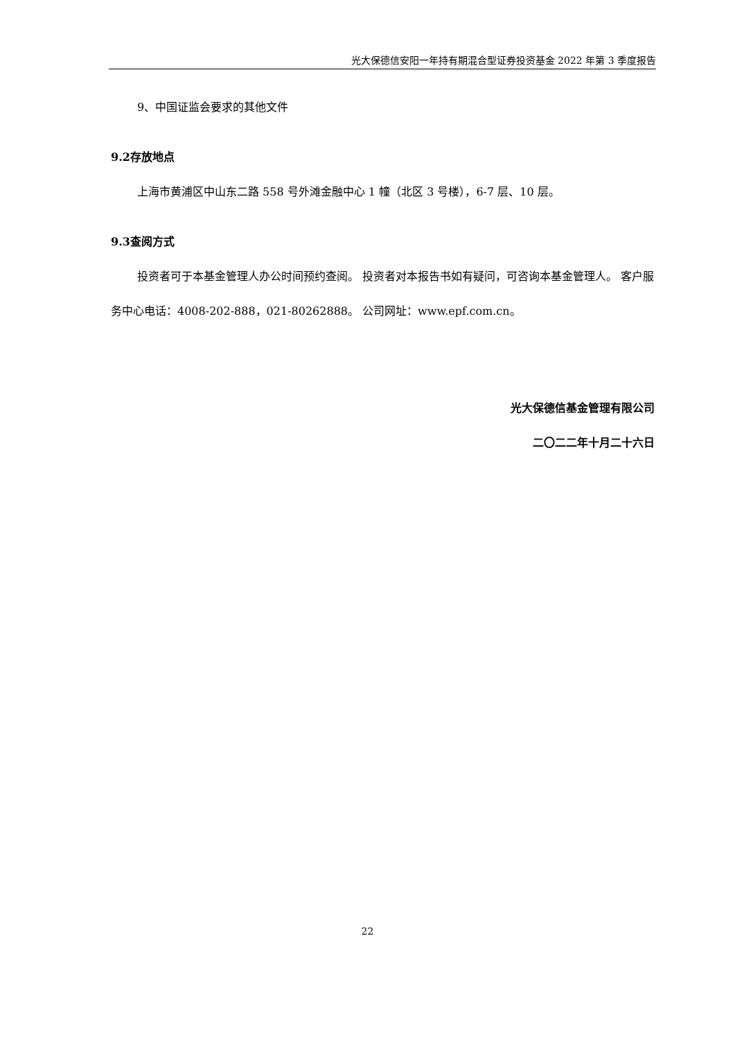光大保德信安阳一年持有期混合型证券投资基金 2022 年第 3 季度报告
9、中国证监会要求的其他文件
9.2存放地点
上海市黄浦区中山东二路 558 号外滩金融中心 1 幢（北区 3 号楼），6-7 层、10 层。
9.3查阅方式
投资者可于本基金管理人办公时间预约查阅。 投资者对本报告书如有疑问，可咨询本基金管理人。 客户服务中心电话：4008-202-888，021-80262888。 公司网址：www.epf.com.cn。
光大保德信基金管理有限公司
二〇二二年十月二十六日
22